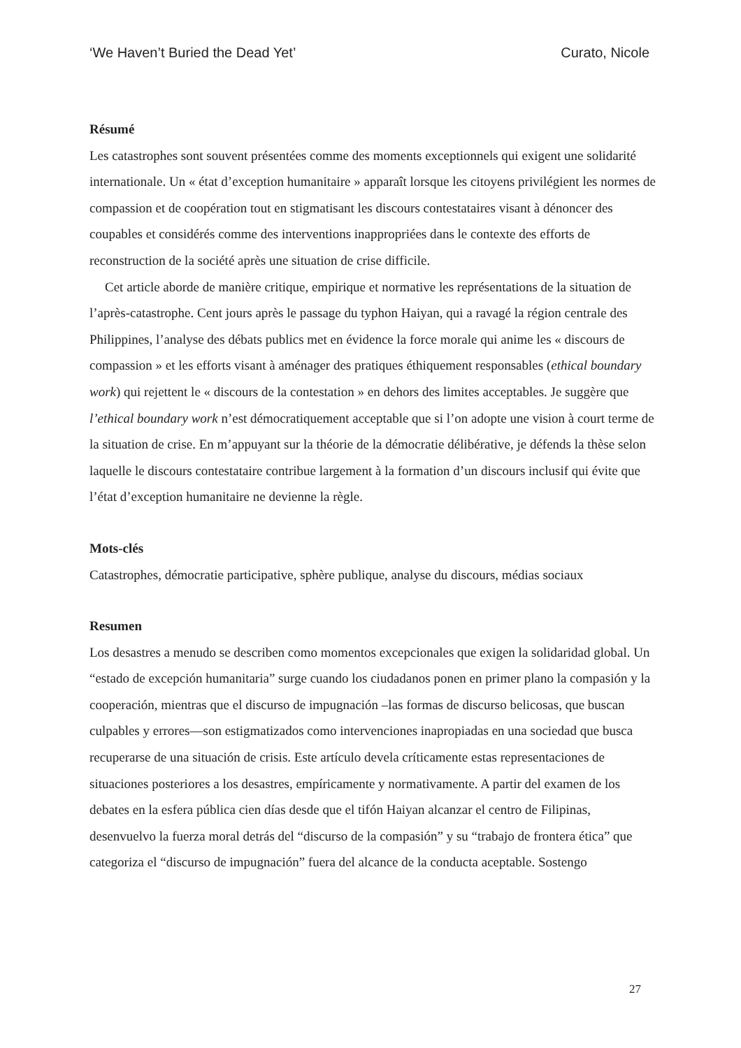‘We Haven’t Buried the Dead Yet’ Curato, Nicole
Résumé
Les catastrophes sont souvent présentées comme des moments exceptionnels qui exigent une solidarité internationale. Un « état d’exception humanitaire » apparaît lorsque les citoyens privilégient les normes de compassion et de coopération tout en stigmatisant les discours contestataires visant à dénoncer des coupables et considérés comme des interventions inappropriées dans le contexte des efforts de reconstruction de la société après une situation de crise difficile.
Cet article aborde de manière critique, empirique et normative les représentations de la situation de l’après-catastrophe. Cent jours après le passage du typhon Haiyan, qui a ravagé la région centrale des Philippines, l’analyse des débats publics met en évidence la force morale qui anime les « discours de compassion » et les efforts visant à aménager des pratiques éthiquement responsables (ethical boundary work) qui rejettent le « discours de la contestation » en dehors des limites acceptables. Je suggère que l’ethical boundary work n’est démocratiquement acceptable que si l’on adopte une vision à court terme de la situation de crise. En m’appuyant sur la théorie de la démocratie délibérative, je défends la thèse selon laquelle le discours contestataire contribue largement à la formation d’un discours inclusif qui évite que l’état d’exception humanitaire ne devienne la règle.
Mots-clés
Catastrophes, démocratie participative, sphère publique, analyse du discours, médias sociaux
Resumen
Los desastres a menudo se describen como momentos excepcionales que exigen la solidaridad global. Un “estado de excepción humanitaria” surge cuando los ciudadanos ponen en primer plano la compasión y la cooperación, mientras que el discurso de impugnación –las formas de discurso belicosas, que buscan culpables y errores—son estigmatizados como intervenciones inapropiadas en una sociedad que busca recuperarse de una situación de crisis. Este artículo devela críticamente estas representaciones de situaciones posteriores a los desastres, empíricamente y normativamente. A partir del examen de los debates en la esfera pública cien días desde que el tifón Haiyan alcanzar el centro de Filipinas, desenvuelvo la fuerza moral detrás del “discurso de la compasión” y su “trabajo de frontera ética” que categoriza el “discurso de impugnación” fuera del alcance de la conducta aceptable. Sostengo
27